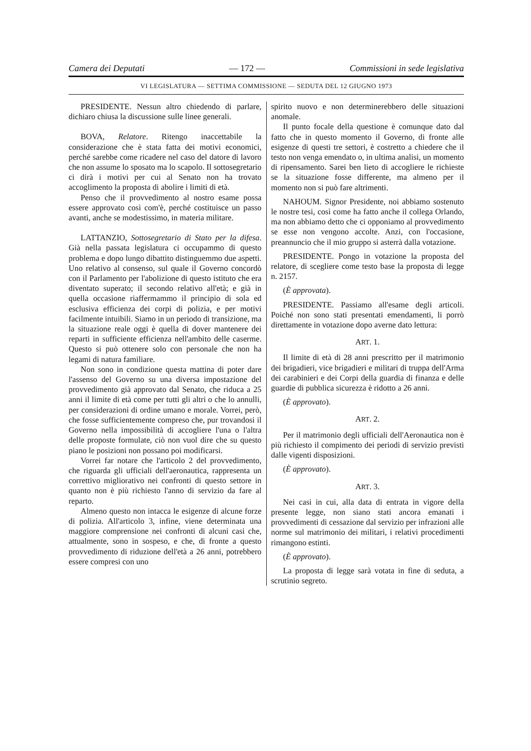Camera dei Deputati — 172 — Commissioni in sede legislativa
VI LEGISLATURA — SETTIMA COMMISSIONE — SEDUTA DEL 12 GIUGNO 1973
PRESIDENTE. Nessun altro chiedendo di parlare, dichiaro chiusa la discussione sulle linee generali.
BOVA, Relatore. Ritengo inaccettabile la considerazione che è stata fatta dei motivi economici, perché sarebbe come ricadere nel caso del datore di lavoro che non assume lo sposato ma lo scapolo. Il sottosegretario ci dirà i motivi per cui al Senato non ha trovato accoglimento la proposta di abolire i limiti di età.
Penso che il provvedimento al nostro esame possa essere approvato così com'è, perché costituisce un passo avanti, anche se modestissimo, in materia militare.
LATTANZIO, Sottosegretario di Stato per la difesa. Già nella passata legislatura ci occupammo di questo problema e dopo lungo dibattito distinguemmo due aspetti. Uno relativo al consenso, sul quale il Governo concordò con il Parlamento per l'abolizione di questo istituto che era diventato superato; il secondo relativo all'età; e già in quella occasione riaffermammo il principio di sola ed esclusiva efficienza dei corpi di polizia, e per motivi facilmente intuibili. Siamo in un periodo di transizione, ma la situazione reale oggi è quella di dover mantenere dei reparti in sufficiente efficienza nell'ambito delle caserme. Questo si può ottenere solo con personale che non ha legami di natura familiare.
Non sono in condizione questa mattina di poter dare l'assenso del Governo su una diversa impostazione del provvedimento già approvato dal Senato, che riduca a 25 anni il limite di età come per tutti gli altri o che lo annulli, per considerazioni di ordine umano e morale. Vorrei, però, che fosse sufficientemente compreso che, pur trovandosi il Governo nella impossibilità di accogliere l'una o l'altra delle proposte formulate, ciò non vuol dire che su questo piano le posizioni non possano poi modificarsi.
Vorrei far notare che l'articolo 2 del provvedimento, che riguarda gli ufficiali dell'aeronautica, rappresenta un correttivo migliorativo nei confronti di questo settore in quanto non è più richiesto l'anno di servizio da fare al reparto.
Almeno questo non intacca le esigenze di alcune forze di polizia. All'articolo 3, infine, viene determinata una maggiore comprensione nei confronti di alcuni casi che, attualmente, sono in sospeso, e che, di fronte a questo provvedimento di riduzione dell'età a 26 anni, potrebbero essere compresi con uno
spirito nuovo e non determinerebbero delle situazioni anomale.
Il punto focale della questione è comunque dato dal fatto che in questo momento il Governo, di fronte alle esigenze di questi tre settori, è costretto a chiedere che il testo non venga emendato o, in ultima analisi, un momento di ripensamento. Sarei ben lieto di accogliere le richieste se la situazione fosse differente, ma almeno per il momento non si può fare altrimenti.
NAHOUM. Signor Presidente, noi abbiamo sostenuto le nostre tesi, così come ha fatto anche il collega Orlando, ma non abbiamo detto che ci opponiamo al provvedimento se esse non vengono accolte. Anzi, con l'occasione, preannuncio che il mio gruppo si asterrà dalla votazione.
PRESIDENTE. Pongo in votazione la proposta del relatore, di scegliere come testo base la proposta di legge n. 2157.
(È approvata).
PRESIDENTE. Passiamo all'esame degli articoli. Poiché non sono stati presentati emendamenti, li porrò direttamente in votazione dopo averne dato lettura:
ART. 1.
Il limite di età di 28 anni prescritto per il matrimonio dei brigadieri, vice brigadieri e militari di truppa dell'Arma dei carabinieri e dei Corpi della guardia di finanza e delle guardie di pubblica sicurezza è ridotto a 26 anni.
(È approvato).
ART. 2.
Per il matrimonio degli ufficiali dell'Aeronautica non è più richiesto il compimento dei periodi di servizio previsti dalle vigenti disposizioni.
(È approvato).
ART. 3.
Nei casi in cui, alla data di entrata in vigore della presente legge, non siano stati ancora emanati i provvedimenti di cessazione dal servizio per infrazioni alle norme sul matrimonio dei militari, i relativi procedimenti rimangono estinti.
(È approvato).
La proposta di legge sarà votata in fine di seduta, a scrutinio segreto.